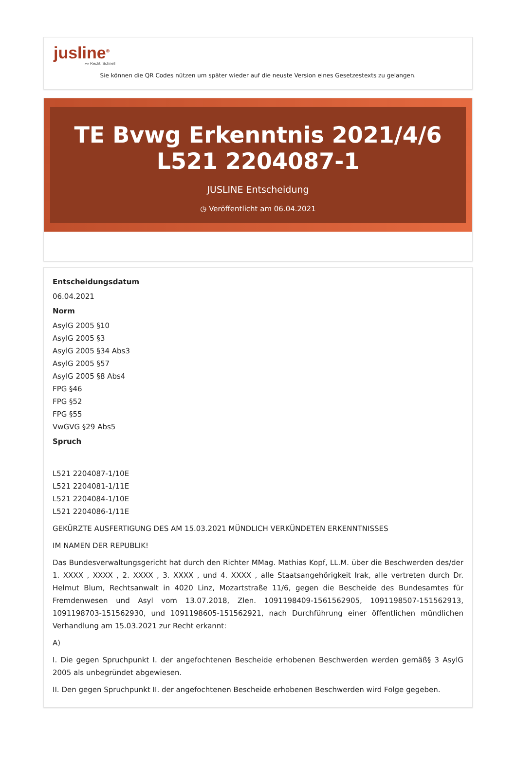jusline<sup>®</sup>
»» Recht. Schnell
Sie können die QR Codes nützen um später wieder auf die neuste Version eines Gesetzestexts zu gelangen.
TE Bvwg Erkenntnis 2021/4/6 L521 2204087-1
JUSLINE Entscheidung
◷ Veröffentlicht am 06.04.2021
Entscheidungsdatum
06.04.2021
Norm
AsylG 2005 §10
AsylG 2005 §3
AsylG 2005 §34 Abs3
AsylG 2005 §57
AsylG 2005 §8 Abs4
FPG §46
FPG §52
FPG §55
VwGVG §29 Abs5
Spruch
L521 2204087-1/10E
L521 2204081-1/11E
L521 2204084-1/10E
L521 2204086-1/11E
GEKÜRZTE AUSFERTIGUNG DES AM 15.03.2021 MÜNDLICH VERKÜNDETEN ERKENNTNISSES
IM NAMEN DER REPUBLIK!
Das Bundesverwaltungsgericht hat durch den Richter MMag. Mathias Kopf, LL.M. über die Beschwerden des/der 1. XXXX , XXXX , 2. XXXX , 3. XXXX , und 4. XXXX , alle Staatsangehörigkeit Irak, alle vertreten durch Dr. Helmut Blum, Rechtsanwalt in 4020 Linz, Mozartstraße 11/6, gegen die Bescheide des Bundesamtes für Fremdenwesen und Asyl vom 13.07.2018, Zlen. 1091198409-1561562905, 1091198507-151562913, 1091198703-151562930, und 1091198605-151562921, nach Durchführung einer öffentlichen mündlichen Verhandlung am 15.03.2021 zur Recht erkannt:
A)
I. Die gegen Spruchpunkt I. der angefochtenen Bescheide erhobenen Beschwerden werden gemäß§ 3 AsylG 2005 als unbegründet abgewiesen.
II. Den gegen Spruchpunkt II. der angefochtenen Bescheide erhobenen Beschwerden wird Folge gegeben.